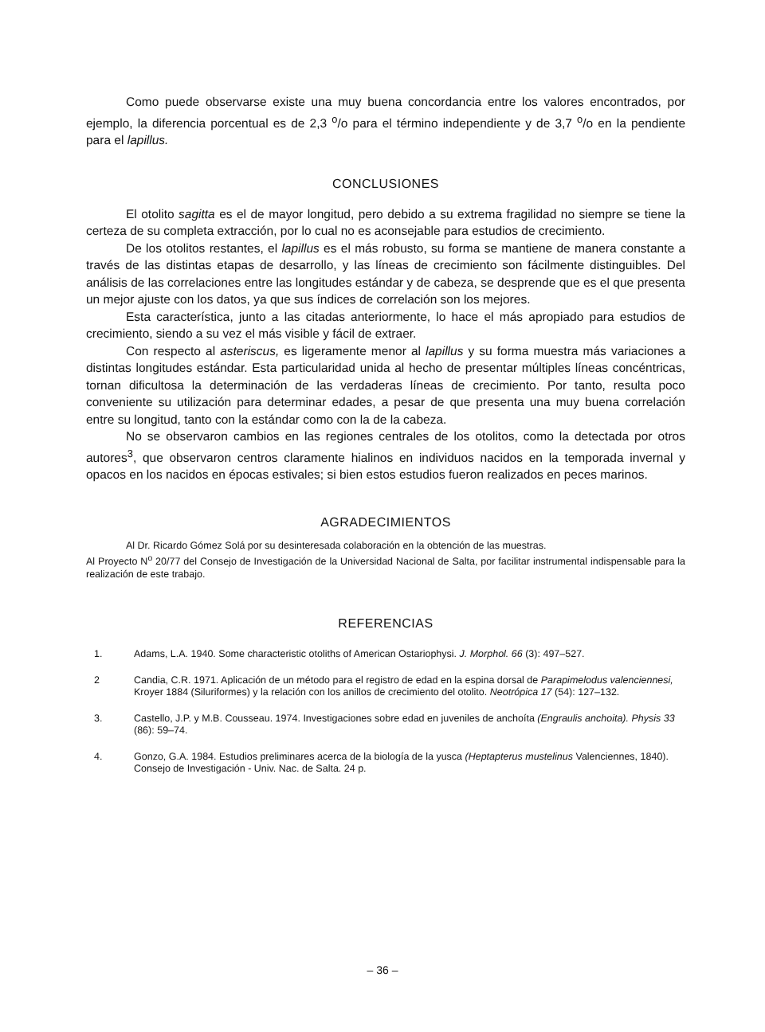Como puede observarse existe una muy buena concordancia entre los valores encontrados, por ejemplo, la diferencia porcentual es de 2,3 <sup>o</sup>/o para el término independiente y de 3,7 <sup>o</sup>/o en la pendiente para el lapillus.
CONCLUSIONES
El otolito sagitta es el de mayor longitud, pero debido a su extrema fragilidad no siempre se tiene la certeza de su completa extracción, por lo cual no es aconsejable para estudios de crecimiento.
De los otolitos restantes, el lapillus es el más robusto, su forma se mantiene de manera constante a través de las distintas etapas de desarrollo, y las líneas de crecimiento son fácilmente distinguibles. Del análisis de las correlaciones entre las longitudes estándar y de cabeza, se desprende que es el que presenta un mejor ajuste con los datos, ya que sus índices de correlación son los mejores.
Esta característica, junto a las citadas anteriormente, lo hace el más apropiado para estudios de crecimiento, siendo a su vez el más visible y fácil de extraer.
Con respecto al asteriscus, es ligeramente menor al lapillus y su forma muestra más variaciones a distintas longitudes estándar. Esta particularidad unida al hecho de presentar múltiples líneas concéntricas, tornan dificultosa la determinación de las verdaderas líneas de crecimiento. Por tanto, resulta poco conveniente su utilización para determinar edades, a pesar de que presenta una muy buena correlación entre su longitud, tanto con la estándar como con la de la cabeza.
No se observaron cambios en las regiones centrales de los otolitos, como la detectada por otros autores<sup>3</sup>, que observaron centros claramente hialinos en individuos nacidos en la temporada invernal y opacos en los nacidos en épocas estivales; si bien estos estudios fueron realizados en peces marinos.
AGRADECIMIENTOS
Al Dr. Ricardo Gómez Solá por su desinteresada colaboración en la obtención de las muestras.
Al Proyecto N<sup>o</sup> 20/77 del Consejo de Investigación de la Universidad Nacional de Salta, por facilitar instrumental indispensable para la realización de este trabajo.
REFERENCIAS
1. Adams, L.A. 1940. Some characteristic otoliths of American Ostariophysi. J. Morphol. 66 (3): 497–527.
2 Candia, C.R. 1971. Aplicación de un método para el registro de edad en la espina dorsal de Parapimelodus valenciennesi, Kroyer 1884 (Siluriformes) y la relación con los anillos de crecimiento del otolito. Neotrópica 17 (54): 127–132.
3. Castello, J.P. y M.B. Cousseau. 1974. Investigaciones sobre edad en juveniles de anchoíta (Engraulis anchoita). Physis 33 (86): 59–74.
4. Gonzo, G.A. 1984. Estudios preliminares acerca de la biología de la yusca (Heptapterus mustelinus Valenciennes, 1840). Consejo de Investigación - Univ. Nac. de Salta. 24 p.
– 36 –